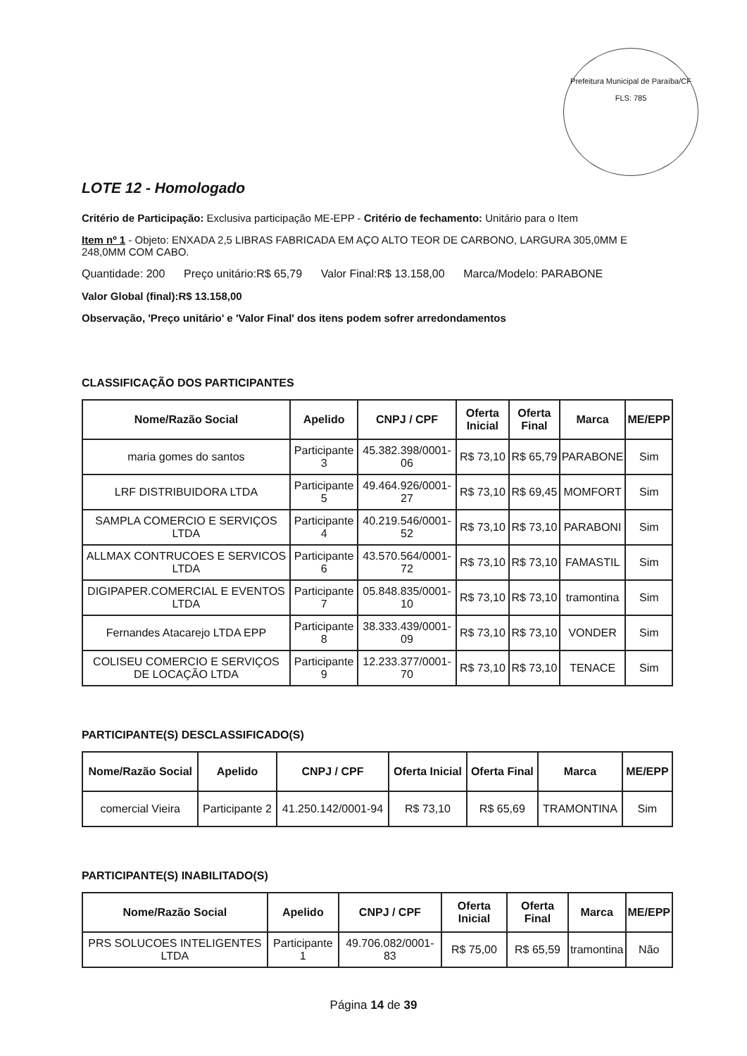Prefeitura Municipal de Paraíba/CF
FLS: 785
LOTE 12 - Homologado
Critério de Participação: Exclusiva participação ME-EPP - Critério de fechamento: Unitário para o Item
Item nº 1 - Objeto: ENXADA 2,5 LIBRAS FABRICADA EM AÇO ALTO TEOR DE CARBONO, LARGURA 305,0MM E 248,0MM COM CABO.
Quantidade: 200 Preço unitário:R$ 65,79 Valor Final:R$ 13.158,00 Marca/Modelo: PARABONE
Valor Global (final):R$ 13.158,00
Observação, 'Preço unitário' e 'Valor Final' dos itens podem sofrer arredondamentos
CLASSIFICAÇÃO DOS PARTICIPANTES
| Nome/Razão Social | Apelido | CNPJ / CPF | Oferta Inicial | Oferta Final | Marca | ME/EPP |
| --- | --- | --- | --- | --- | --- | --- |
| maria gomes do santos | Participante 3 | 45.382.398/0001-06 | R$ 73,10 | R$ 65,79 | PARABONE | Sim |
| LRF DISTRIBUIDORA LTDA | Participante 5 | 49.464.926/0001-27 | R$ 73,10 | R$ 69,45 | MOMFORT | Sim |
| SAMPLA COMERCIO E SERVIÇOS LTDA | Participante 4 | 40.219.546/0001-52 | R$ 73,10 | R$ 73,10 | PARABONI | Sim |
| ALLMAX CONTRUCOES E SERVICOS LTDA | Participante 6 | 43.570.564/0001-72 | R$ 73,10 | R$ 73,10 | FAMASTIL | Sim |
| DIGIPAPER.COMERCIAL E EVENTOS LTDA | Participante 7 | 05.848.835/0001-10 | R$ 73,10 | R$ 73,10 | tramontina | Sim |
| Fernandes Atacarejo LTDA EPP | Participante 8 | 38.333.439/0001-09 | R$ 73,10 | R$ 73,10 | VONDER | Sim |
| COLISEU COMERCIO E SERVIÇOS DE LOCAÇÃO LTDA | Participante 9 | 12.233.377/0001-70 | R$ 73,10 | R$ 73,10 | TENACE | Sim |
PARTICIPANTE(S) DESCLASSIFICADO(S)
| Nome/Razão Social | Apelido | CNPJ / CPF | Oferta Inicial | Oferta Final | Marca | ME/EPP |
| --- | --- | --- | --- | --- | --- | --- |
| comercial Vieira | Participante 2 | 41.250.142/0001-94 | R$ 73,10 | R$ 65,69 | TRAMONTINA | Sim |
PARTICIPANTE(S) INABILITADO(S)
| Nome/Razão Social | Apelido | CNPJ / CPF | Oferta Inicial | Oferta Final | Marca | ME/EPP |
| --- | --- | --- | --- | --- | --- | --- |
| PRS SOLUCOES INTELIGENTES LTDA | Participante 1 | 49.706.082/0001-83 | R$ 75,00 | R$ 65,59 | tramontina | Não |
Página 14 de 39